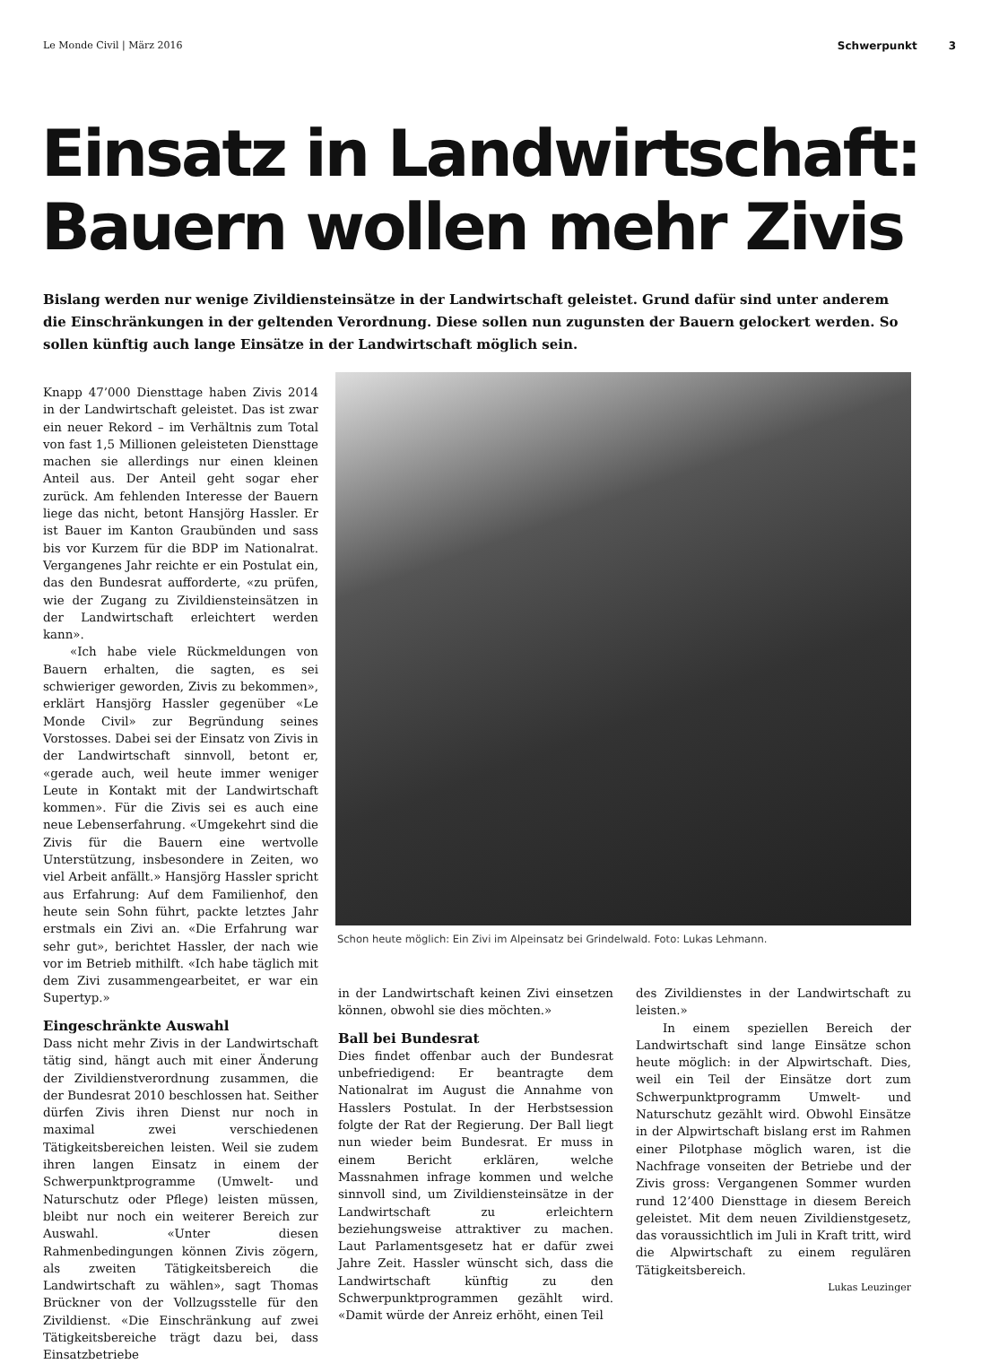Le Monde Civil | März 2016 Schwerpunkt 3
Einsatz in Landwirtschaft:
Bauern wollen mehr Zivis
Bislang werden nur wenige Zivildiensteinsätze in der Landwirtschaft geleistet. Grund dafür sind unter anderem die Einschränkungen in der geltenden Verordnung. Diese sollen nun zugunsten der Bauern gelockert werden. So sollen künftig auch lange Einsätze in der Landwirtschaft möglich sein.
Knapp 47’000 Diensttage haben Zivis 2014 in der Landwirtschaft geleistet. Das ist zwar ein neuer Rekord – im Verhältnis zum Total von fast 1,5 Millionen geleisteten Diensttage machen sie allerdings nur einen kleinen Anteil aus. Der Anteil geht sogar eher zurück. Am fehlenden Interesse der Bauern liege das nicht, betont Hansjörg Hassler. Er ist Bauer im Kanton Graubünden und sass bis vor Kurzem für die BDP im Nationalrat. Vergangenes Jahr reichte er ein Postulat ein, das den Bundesrat aufforderte, «zu prüfen, wie der Zugang zu Zivildiensteinsätzen in der Landwirtschaft erleichtert werden kann».
«Ich habe viele Rückmeldungen von Bauern erhalten, die sagten, es sei schwieriger geworden, Zivis zu bekommen», erklärt Hansjörg Hassler gegenüber «Le Monde Civil» zur Begründung seines Vorstosses. Dabei sei der Einsatz von Zivis in der Landwirtschaft sinnvoll, betont er, «gerade auch, weil heute immer weniger Leute in Kontakt mit der Landwirtschaft kommen». Für die Zivis sei es auch eine neue Lebenserfahrung. «Umgekehrt sind die Zivis für die Bauern eine wertvolle Unterstützung, insbesondere in Zeiten, wo viel Arbeit anfällt.» Hansjörg Hassler spricht aus Erfahrung: Auf dem Familienhof, den heute sein Sohn führt, packte letztes Jahr erstmals ein Zivi an. «Die Erfahrung war sehr gut», berichtet Hassler, der nach wie vor im Betrieb mithilft. «Ich habe täglich mit dem Zivi zusammengearbeitet, er war ein Supertyp.»
Eingeschränkte Auswahl
Dass nicht mehr Zivis in der Landwirtschaft tätig sind, hängt auch mit einer Änderung der Zivildienstverordnung zusammen, die der Bundesrat 2010 beschlossen hat. Seither dürfen Zivis ihren Dienst nur noch in maximal zwei verschiedenen Tätigkeitsbereichen leisten. Weil sie zudem ihren langen Einsatz in einem der Schwerpunktprogramme (Umwelt- und Naturschutz oder Pflege) leisten müssen, bleibt nur noch ein weiterer Bereich zur Auswahl. «Unter diesen Rahmenbedingungen können Zivis zögern, als zweiten Tätigkeitsbereich die Landwirtschaft zu wählen», sagt Thomas Brückner von der Vollzugsstelle für den Zivildienst. «Die Einschränkung auf zwei Tätigkeitsbereiche trägt dazu bei, dass Einsatzbetriebe
Schon heute möglich: Ein Zivi im Alpeinsatz bei Grindelwald. Foto: Lukas Lehmann.
in der Landwirtschaft keinen Zivi einsetzen können, obwohl sie dies möchten.»
Ball bei Bundesrat
Dies findet offenbar auch der Bundesrat unbefriedigend: Er beantragte dem Nationalrat im August die Annahme von Hasslers Postulat. In der Herbstsession folgte der Rat der Regierung. Der Ball liegt nun wieder beim Bundesrat. Er muss in einem Bericht erklären, welche Massnahmen infrage kommen und welche sinnvoll sind, um Zivildiensteinsätze in der Landwirtschaft zu erleichtern beziehungsweise attraktiver zu machen. Laut Parlamentsgesetz hat er dafür zwei Jahre Zeit. Hassler wünscht sich, dass die Landwirtschaft künftig zu den Schwerpunktprogrammen gezählt wird. «Damit würde der Anreiz erhöht, einen Teil
des Zivildienstes in der Landwirtschaft zu leisten.»
In einem speziellen Bereich der Landwirtschaft sind lange Einsätze schon heute möglich: in der Alpwirtschaft. Dies, weil ein Teil der Einsätze dort zum Schwerpunktprogramm Umwelt- und Naturschutz gezählt wird. Obwohl Einsätze in der Alpwirtschaft bislang erst im Rahmen einer Pilotphase möglich waren, ist die Nachfrage vonseiten der Betriebe und der Zivis gross: Vergangenen Sommer wurden rund 12’400 Diensttage in diesem Bereich geleistet. Mit dem neuen Zivildienstgesetz, das voraussichtlich im Juli in Kraft tritt, wird die Alpwirtschaft zu einem regulären Tätigkeitsbereich.
Lukas Leuzinger